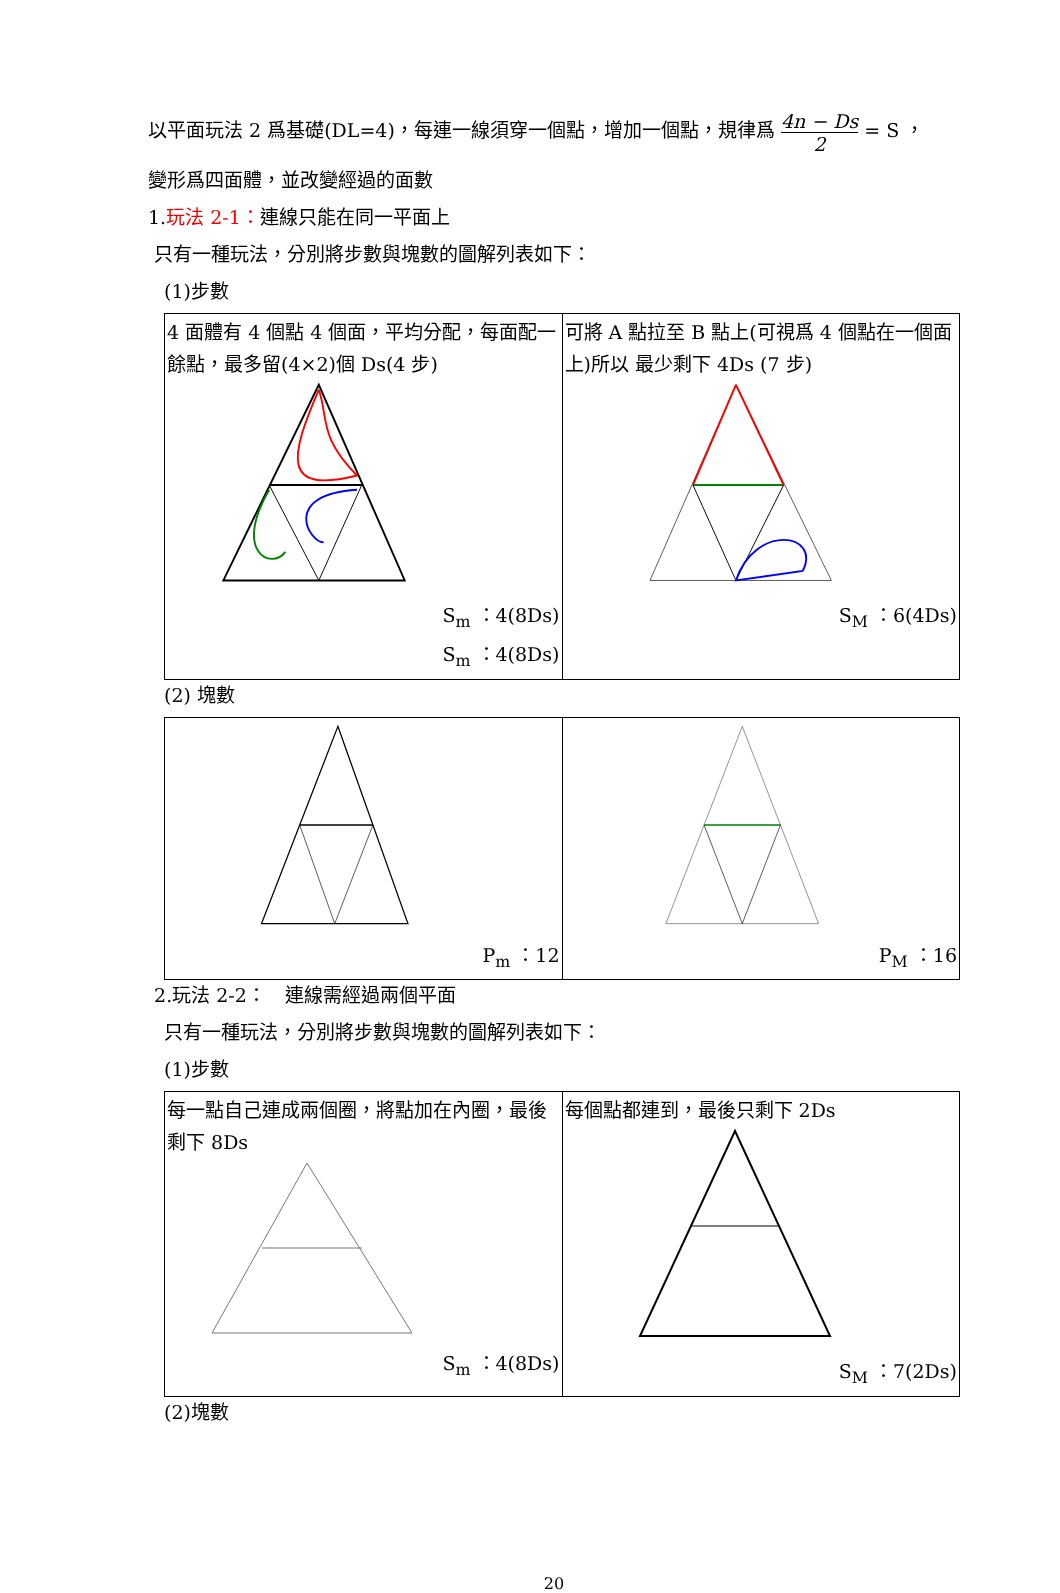以平面玩法 2 爲基礎(DL=4)，每連一線須穿一個點，增加一個點，規律爲 4n − Ds 2 = S ，
變形爲四面體，並改變經過的面數
1.玩法 2-1：連線只能在同一平面上
只有一種玩法，分別將步數與塊數的圖解列表如下：
(1)步數
| 4 面體有 4 個點 4 個面，平均分配，每面配一餘點，最多留(4×2)個 Ds(4 步) Sm ：4(8Ds) S<sub>m</sub> ：4(8Ds) | 可將 A 點拉至 B 點上(可視爲 4 個點在一個面上)所以 最少剩下 4Ds (7 步) S<sub>M</sub> ：6(4Ds) |
(2) 塊數
| P<sub>m</sub> ：12 | P<sub>M</sub> ：16 |
2.玩法 2-2：　連線需經過兩個平面
只有一種玩法，分別將步數與塊數的圖解列表如下：
(1)步數
| 每一點自己連成兩個圈，將點加在內圈，最後剩下 8Ds S<sub>m</sub> ：4(8Ds) | 每個點都連到，最後只剩下 2Ds S<sub>M</sub> ：7(2Ds) |
(2)塊數
20